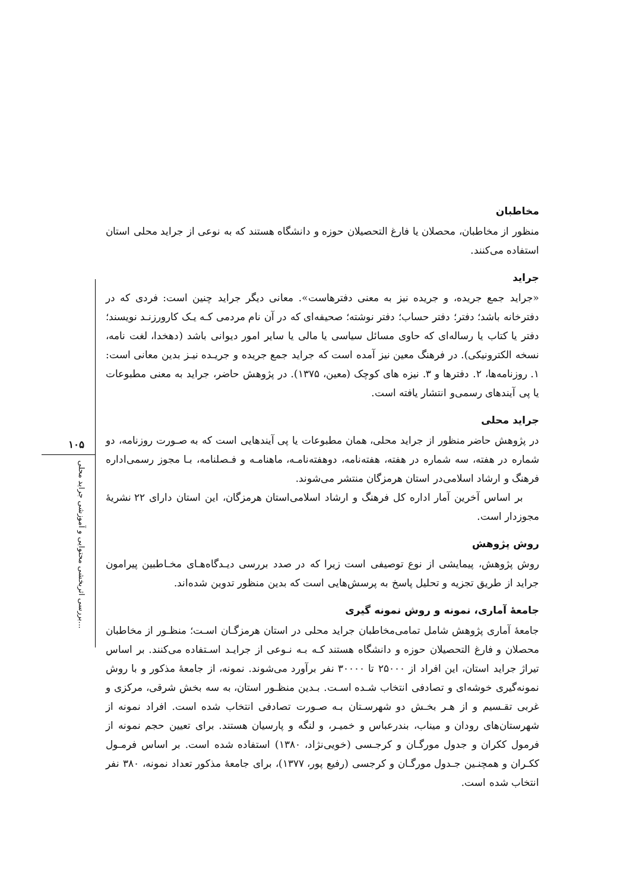مخاطبان
منظور از مخاطبان، محصلان یا فارغ التحصیلان حوزه و دانشگاه هستند که به نوعی از جراید محلی استان استفاده می‌کنند.
جراید
«جراید جمع جریده، و جریده نیز به معنی دفترهاست». معانی دیگر جراید چنین است: فردی که در دفترخانه باشد؛ دفتر؛ دفتر حساب؛ دفتر نوشته؛ صحیفه‌ای که در آن نام مردمی کـه یـک کارورزنـد نویسند؛ دفتر یا کتاب یا رساله‌ای که حاوی مسائل سیاسی یا مالی یا سایر امور دیوانی باشد (دهخدا، لغت نامه، نسخه الکترونیکی). در فرهنگ معین نیز آمده است که جراید جمع جریده و جریـده نیـز بدین معانی است: ۱. روزنامه‌ها، ۲. دفترها و ۳. نیزه های کوچک (معین، ۱۳۷۵). در پژوهش حاضر، جراید به معنی مطبوعات یا پی آیندهای رسمی‌و انتشار یافته است.
جراید محلی
در پژوهش حاضر منظور از جراید محلی، همان مطبوعات یا پی آیندهایی است که به صـورت روزنامه، دو شماره در هفته، سه شماره در هفته، هفته‌نامه، دوهفته‌نامـه، ماهنامـه و فـصلنامه، بـا مجوز رسمی‌اداره فرهنگ و ارشاد اسلامی‌در استان هرمزگان منتشر می‌شوند.
بر اساس آخرین آمار اداره کل فرهنگ و ارشاد اسلامی‌استان هرمزگان، این استان دارای ۲۲ نشریهٔ مجوزدار است.
روش پژوهش
روش پژوهش، پیمایشی از نوع توصیفی است زیرا که در صدد بررسی دیـدگاه‌هـای مخـاطبین پیرامون جراید از طریق تجزیه و تحلیل پاسخ به پرسش‌هایی است که بدین منظور تدوین شده‌اند.
جامعهٔ آماری، نمونه و روش نمونه گیری
جامعهٔ آماری پژوهش شامل تمامی‌مخاطبان جراید محلی در استان هرمزگـان اسـت؛ منظـور از مخاطبان محصلان و فارغ التحصیلان حوزه و دانشگاه هستند کـه بـه نـوعی از جرایـد اسـتفاده می‌کنند. بر اساس تیراژ جراید استان، این افراد از ۲۵۰۰۰ تا ۳۰۰۰۰ نفر برآورد می‌شوند. نمونه، از جامعهٔ مذکور و با روش نمونه‌گیری خوشه‌ای و تصادفی انتخاب شـده اسـت. بـدین منظـور استان، به سه بخش شرقی، مرکزی و غربی تقـسیم و از هـر بخـش دو شهرسـتان بـه صـورت تصادفی انتخاب شده است. افراد نمونه از شهرستان‌های رودان و میناب، بندرعباس و خمیـر، و لنگه و پارسیان هستند. برای تعیین حجم نمونه از فرمول ککران و جدول مورگـان و کرجـسی (خویی‌نژاد، ۱۳۸۰) استفاده شده است. بر اساس فرمـول ککـران و همچنـین جـدول مورگـان و کرجسی (رفیع پور، ۱۳۷۷)، برای جامعهٔ مذکور تعداد نمونه، ۳۸۰ نفر انتخاب شده است.
۱۰۵
بررسی اثربخشی محتوایی و آموزشی جراید محلی...